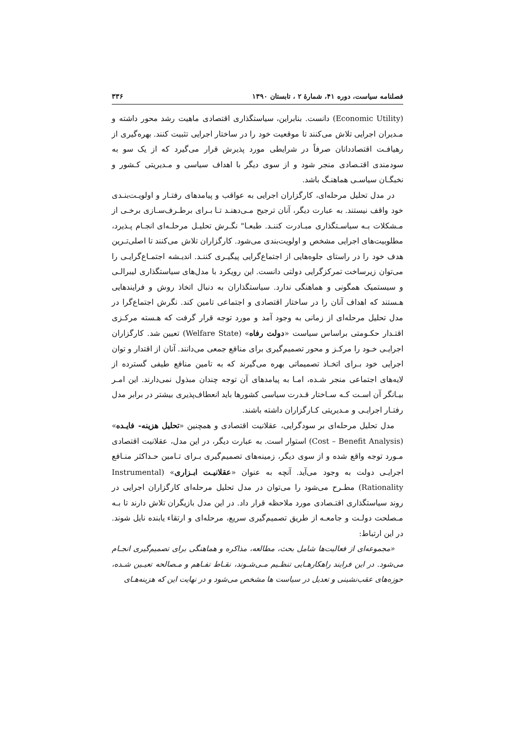فصلنامه سیاست، دوره ۴۱، شمارهٔ ۲ ، تابستان ۱۳۹۰ ۳۳۶
(Economic Utility) دانست. بنابراین، سیاستگذاری اقتصادی ماهیت رشد محور داشته و مـدیران اجرایی تلاش می‌کنند تا موقعیت خود را در ساختار اجرایی تثبیت کنند. بهره‌گیری از رهیافـت اقتصاددانان صرفاً در شرایطی مورد پذیرش قرار می‌گیرد که از یک سو به سودمندی اقتـصادی منجر شود و از سوی دیگر با اهداف سیاسی و مـدیریتی کـشور و نخبگـان سیاسـی هماهنـگ باشد.
در مدل تحلیل مرحله‌ای، کارگزاران اجرایی به عواقب و پیامدهای رفتـار و اولویـت‌بنـدی خود واقف نیستند. به عبارت دیگر، آنان ترجیح مـی‌دهنـد تـا بـرای برطـرف‌سـازی برخـی از مـشکلات بـه سیاسـتگذاری مبـادرت کننـد. طبعـا" نگـرش تحلیـل مرحلـه‌ای انجـام پـذیرد، مطلوبیت‌های اجرایی مشخص و اولویت‌بندی می‌شود. کارگزاران تلاش می‌کنند تا اصلی‌تـرین هدف خود را در راستای جلوه‌هایی از اجتماع‌گرایی پیگیـری کننـد. اندیـشه اجتمـاع‌گرایـی را می‌توان زیرساخت تمرکزگرایی دولتی دانست. این رویکرد با مدل‌های سیاستگذاری لیبرالـی و سیستمیک همگونی و هماهنگی ندارد. سیاستگذاران به دنبال اتخاذ روش و فرایندهایی هـستند که اهداف آنان را در ساختار اقتصادی و اجتماعی تامین کند. نگرش اجتماع‌گرا در مدل تحلیل مرحله‌ای از زمانی به وجود آمد و مورد توجه قرار گرفت که هـسته مرکـزی اقتـدار حکـومتی براساس سیاست «دولت رفاه» (Welfare State) تعیین شد. کارگزاران اجرایـی خـود را مرکـز و محور تصمیم‌گیری برای منافع جمعی می‌دانند. آنان از اقتدار و توان اجرایی خود بـرای اتخـاذ تصمیماتی بهره می‌گیرند که به تامین منافع طیفی گسترده از لایه‌های اجتماعی منجر شـده، امـا به پیامدهای آن توجه چندان مبذول نمی‌دارند. این امـر بیـانگر آن اسـت کـه سـاختار قـدرت سیاسی کشورها باید انعطاف‌پذیری بیشتر در برابر مدل رفتـار اجرایـی و مـدیریتی کـارگزاران داشته باشند.
مدل تحلیل مرحله‌ای بر سودگرایی، عقلانیت اقتصادی و همچنین «تحلیل هزینه- فایـده» (Cost – Benefit Analysis) استوار است. به عبارت دیگر، در این مدل، عقلانیت اقتصادی مـورد توجه واقع شده و از سوی دیگر، زمینه‌های تصمیم‌گیری بـرای تـامین حـداکثر منـافع اجرایـی دولت به وجود می‌آید. آنچه به عنوان «عقلانیـت ابـزاری» (Instrumental Rationality) مطـرح می‌شود را می‌توان در مدل تحلیل مرحله‌ای کارگزاران اجرایی در روند سیاستگذاری اقتـصادی مورد ملاحظه قرار داد. در این مدل بازیگران تلاش دارند تا بـه مـصلحت دولـت و جامعـه از طریق تصمیم‌گیری سریع، مرحله‌ای و ارتقاء یابنده نایل شوند. در این ارتباط:
«مجموعه‌ای از فعالیت‌ها شامل بحث، مطالعه، مذاکره و هماهنگی برای تصمیم‌گیری انجـام می‌شود. در این فرایند راهکارهـایی تنظـیم مـی‌شـوند، نقـاط تفـاهم و مـصالحه تعیـین شـده، حوزه‌های عقب‌نشینی و تعدیل در سیاست ها مشخص می‌شود و در نهایت این که هزینه‌هـای